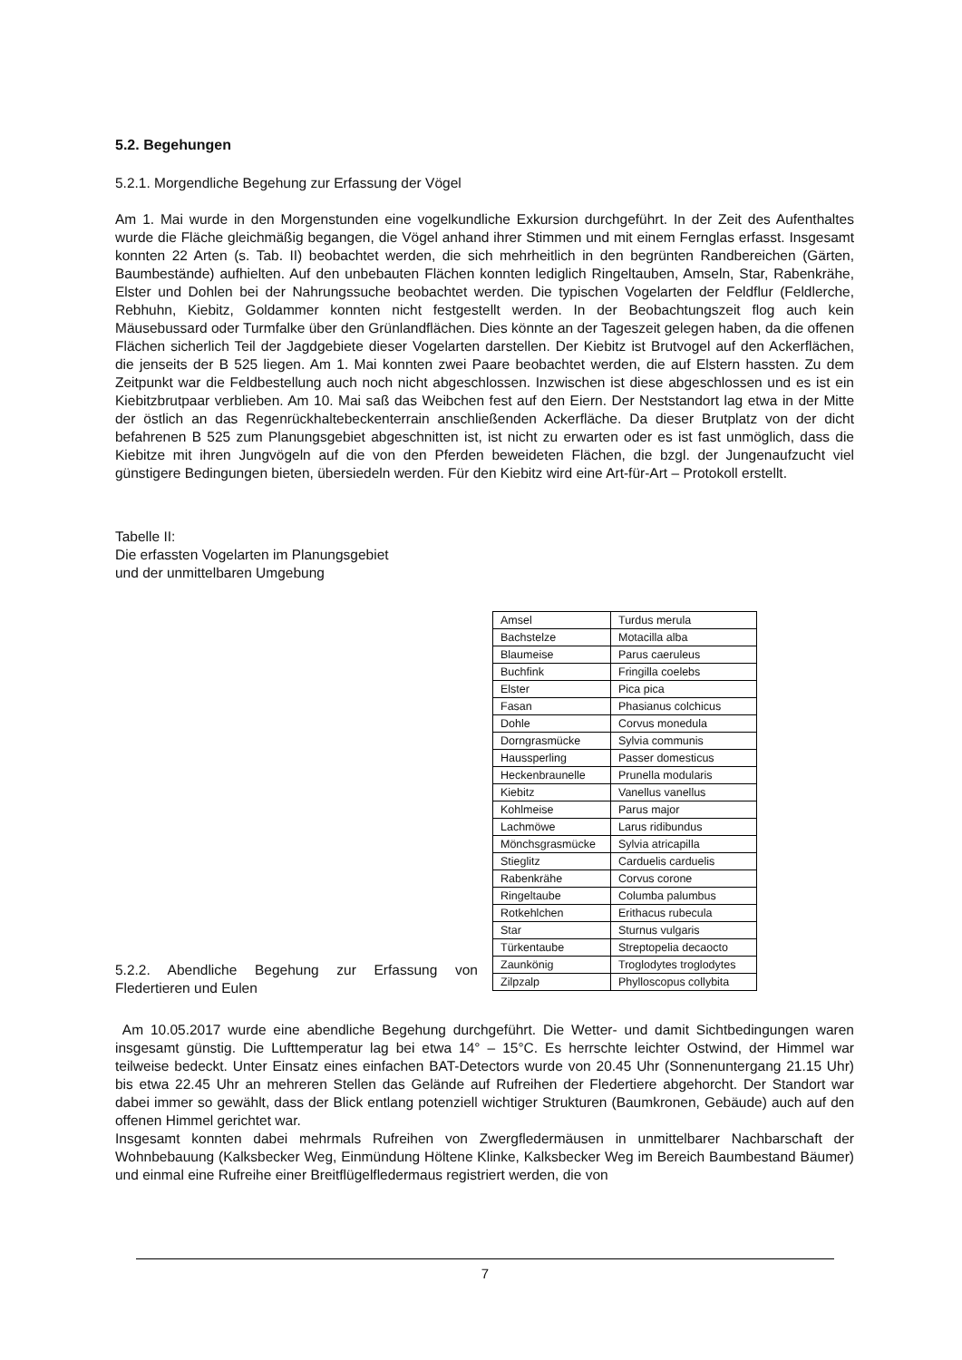5.2. Begehungen
5.2.1. Morgendliche Begehung zur Erfassung der Vögel
Am 1. Mai wurde in den Morgenstunden eine vogelkundliche Exkursion durchgeführt. In der Zeit des Aufenthaltes wurde die Fläche gleichmäßig begangen, die Vögel anhand ihrer Stimmen und mit einem Fernglas erfasst. Insgesamt konnten 22 Arten (s. Tab. II) beobachtet werden, die sich mehrheitlich in den begrünten Randbereichen (Gärten, Baumbestände) aufhielten. Auf den unbebauten Flächen konnten lediglich Ringeltauben, Amseln, Star, Rabenkrähe, Elster und Dohlen bei der Nahrungssuche beobachtet werden. Die typischen Vogelarten der Feldflur (Feldlerche, Rebhuhn, Kiebitz, Goldammer konnten nicht festgestellt werden. In der Beobachtungszeit flog auch kein Mäusebussard oder Turmfalke über den Grünlandflächen. Dies könnte an der Tageszeit gelegen haben, da die offenen Flächen sicherlich Teil der Jagdgebiete dieser Vogelarten darstellen. Der Kiebitz ist Brutvogel auf den Ackerflächen, die jenseits der B 525 liegen. Am 1. Mai konnten zwei Paare beobachtet werden, die auf Elstern hassten. Zu dem Zeitpunkt war die Feldbestellung auch noch nicht abgeschlossen. Inzwischen ist diese abgeschlossen und es ist ein Kiebitzbrutpaar verblieben. Am 10. Mai saß das Weibchen fest auf den Eiern. Der Neststandort lag etwa in der Mitte der östlich an das Regenrückhaltebeckenterrain anschließenden Ackerfläche. Da dieser Brutplatz von der dicht befahrenen B 525 zum Planungsgebiet abgeschnitten ist, ist nicht zu erwarten oder es ist fast unmöglich, dass die Kiebitze mit ihren Jungvögeln auf die von den Pferden beweideten Flächen, die bzgl. der Jungenaufzucht viel günstigere Bedingungen bieten, übersiedeln werden. Für den Kiebitz wird eine Art-für-Art – Protokoll erstellt.
Tabelle II:
Die erfassten Vogelarten im Planungsgebiet
und der unmittelbaren Umgebung
| Amsel | Turdus merula |
| Bachstelze | Motacilla alba |
| Blaumeise | Parus caeruleus |
| Buchfink | Fringilla coelebs |
| Elster | Pica pica |
| Fasan | Phasianus colchicus |
| Dohle | Corvus monedula |
| Dorngrasmücke | Sylvia communis |
| Haussperling | Passer domesticus |
| Heckenbraunelle | Prunella modularis |
| Kiebitz | Vanellus vanellus |
| Kohlmeise | Parus major |
| Lachmöwe | Larus ridibundus |
| Mönchsgrasmücke | Sylvia atricapilla |
| Stieglitz | Carduelis carduelis |
| Rabenkrähe | Corvus corone |
| Ringeltaube | Columba palumbus |
| Rotkehlchen | Erithacus rubecula |
| Star | Sturnus vulgaris |
| Türkentaube | Streptopelia decaocto |
| Zaunkönig | Troglodytes troglodytes |
| Zilpzalp | Phylloscopus collybita |
5.2.2. Abendliche Begehung zur Erfassung von Fledertieren und Eulen
Am 10.05.2017 wurde eine abendliche Begehung durchgeführt. Die Wetter- und damit Sichtbedingungen waren insgesamt günstig. Die Lufttemperatur lag bei etwa 14° – 15°C. Es herrschte leichter Ostwind, der Himmel war teilweise bedeckt. Unter Einsatz eines einfachen BAT-Detectors wurde von 20.45 Uhr (Sonnenuntergang 21.15 Uhr) bis etwa 22.45 Uhr an mehreren Stellen das Gelände auf Rufreihen der Fledertiere abgehorcht. Der Standort war dabei immer so gewählt, dass der Blick entlang potenziell wichtiger Strukturen (Baumkronen, Gebäude) auch auf den offenen Himmel gerichtet war.
Insgesamt konnten dabei mehrmals Rufreihen von Zwergfledermäusen in unmittelbarer Nachbarschaft der Wohnbebauung (Kalksbecker Weg, Einmündung Höltene Klinke, Kalksbecker Weg im Bereich Baumbestand Bäumer) und einmal eine Rufreihe einer Breitflügelfledermaus registriert werden, die von
7